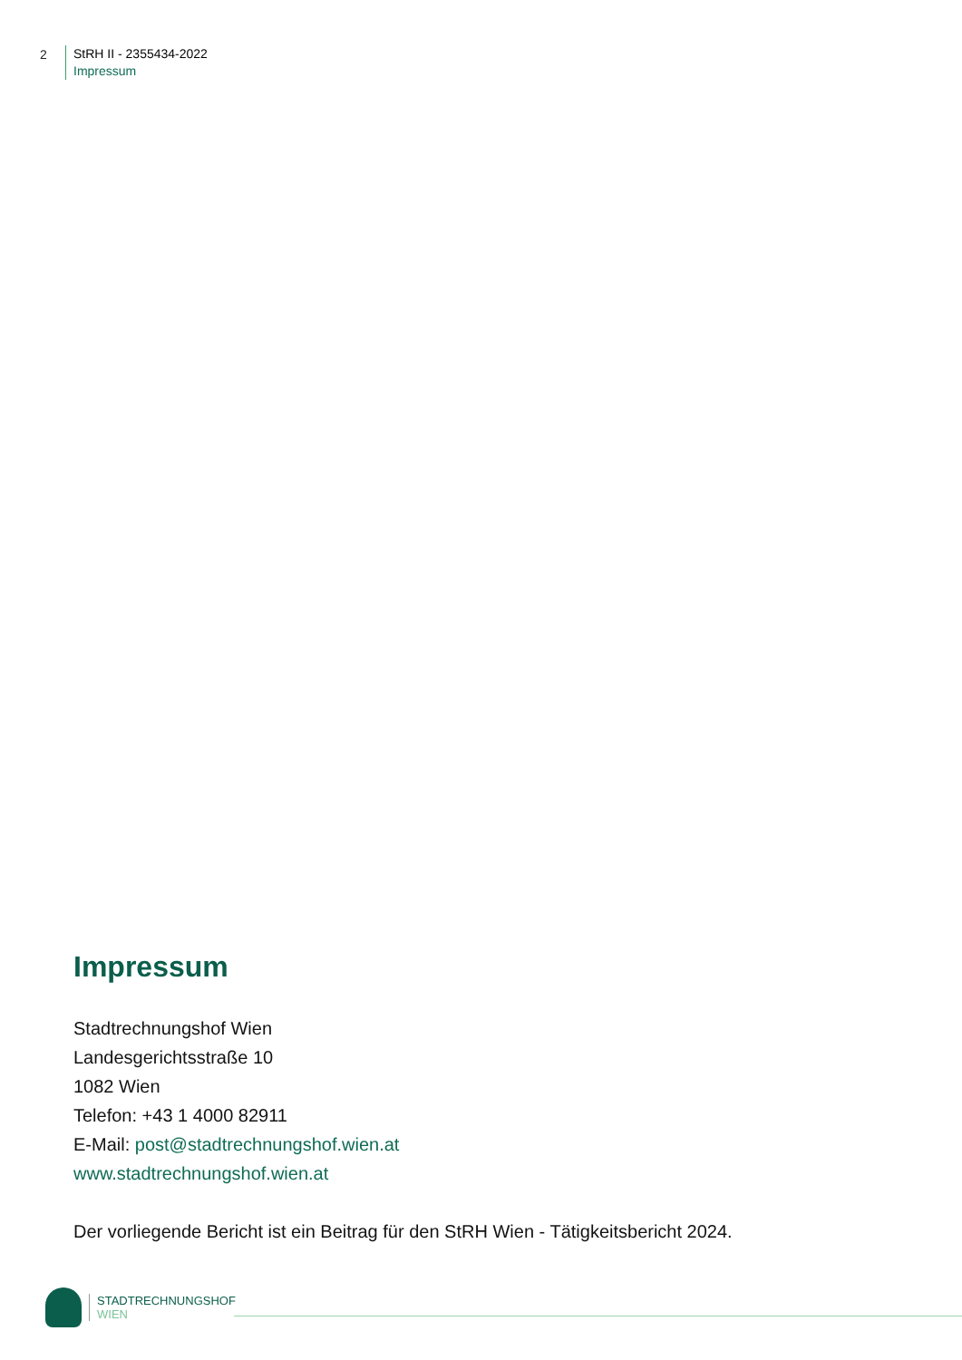2
StRH II - 2355434-2022
Impressum
Impressum
Stadtrechnungshof Wien
Landesgerichtsstraße 10
1082 Wien
Telefon: +43 1 4000 82911
E-Mail: post@stadtrechnungshof.wien.at
www.stadtrechnungshof.wien.at
Der vorliegende Bericht ist ein Beitrag für den StRH Wien - Tätigkeitsbericht 2024.
STADTRECHNUNGSHOF
WIEN